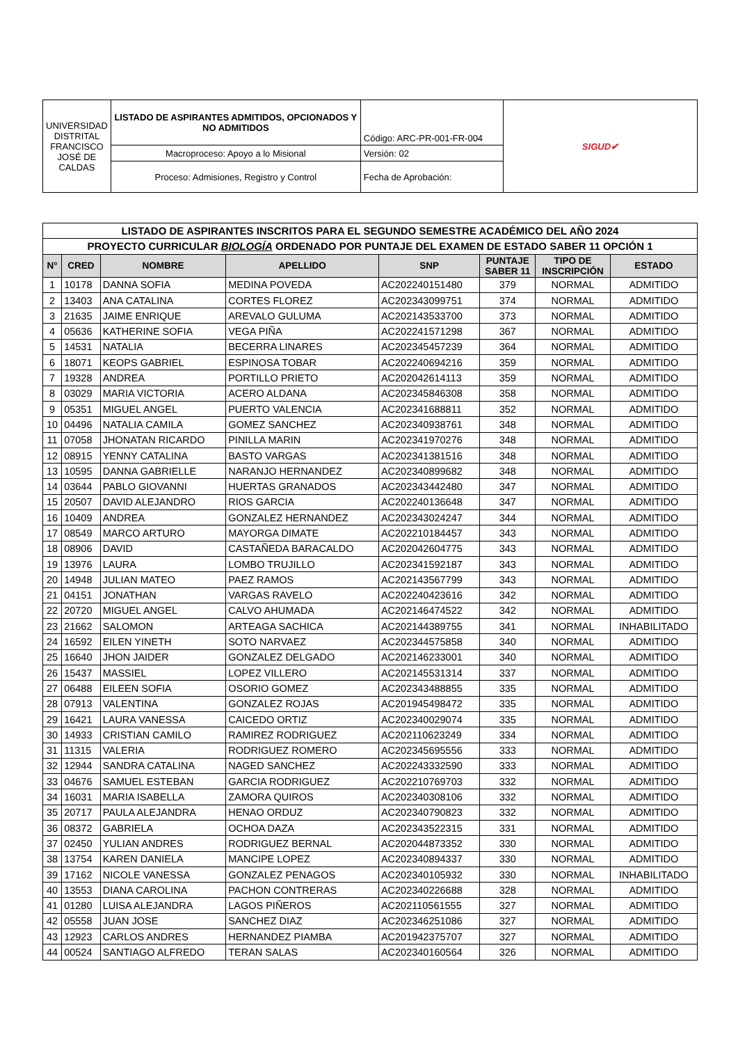| UNIVERSIDAD DISTRITAL FRANCISCO JOSÉ DE CALDAS | LISTADO DE ASPIRANTES ADMITIDOS, OPCIONADOS Y NO ADMITIDOS | Código: ARC-PR-001-FR-004 | SIGUD✔ |
| | Macroproceso: Apoyo a lo Misional | Versión: 02 | |
| | Proceso: Admisiones, Registro y Control | Fecha de Aprobación: | |
| LISTADO DE ASPIRANTES INSCRITOS PARA EL SEGUNDO SEMESTRE ACADÉMICO DEL AÑO 2024 | | | | | | | |
| PROYECTO CURRICULAR BIOLOGÍA ORDENADO POR PUNTAJE DEL EXAMEN DE ESTADO SABER 11 OPCIÓN 1 | | | | | | | |
| N° | CRED | NOMBRE | APELLIDO | SNP | PUNTAJE SABER 11 | TIPO DE INSCRIPCIÓN | ESTADO |
| 1 | 10178 | DANNA SOFIA | MEDINA POVEDA | AC202240151480 | 379 | NORMAL | ADMITIDO |
| 2 | 13403 | ANA CATALINA | CORTES FLOREZ | AC202343099751 | 374 | NORMAL | ADMITIDO |
| 3 | 21635 | JAIME ENRIQUE | AREVALO GULUMA | AC202143533700 | 373 | NORMAL | ADMITIDO |
| 4 | 05636 | KATHERINE SOFIA | VEGA PIÑA | AC202241571298 | 367 | NORMAL | ADMITIDO |
| 5 | 14531 | NATALIA | BECERRA LINARES | AC202345457239 | 364 | NORMAL | ADMITIDO |
| 6 | 18071 | KEOPS GABRIEL | ESPINOSA TOBAR | AC202240694216 | 359 | NORMAL | ADMITIDO |
| 7 | 19328 | ANDREA | PORTILLO PRIETO | AC202042614113 | 359 | NORMAL | ADMITIDO |
| 8 | 03029 | MARIA VICTORIA | ACERO ALDANA | AC202345846308 | 358 | NORMAL | ADMITIDO |
| 9 | 05351 | MIGUEL ANGEL | PUERTO VALENCIA | AC202341688811 | 352 | NORMAL | ADMITIDO |
| 10 | 04496 | NATALIA CAMILA | GOMEZ SANCHEZ | AC202340938761 | 348 | NORMAL | ADMITIDO |
| 11 | 07058 | JHONATAN RICARDO | PINILLA MARIN | AC202341970276 | 348 | NORMAL | ADMITIDO |
| 12 | 08915 | YENNY CATALINA | BASTO VARGAS | AC202341381516 | 348 | NORMAL | ADMITIDO |
| 13 | 10595 | DANNA GABRIELLE | NARANJO HERNANDEZ | AC202340899682 | 348 | NORMAL | ADMITIDO |
| 14 | 03644 | PABLO GIOVANNI | HUERTAS GRANADOS | AC202343442480 | 347 | NORMAL | ADMITIDO |
| 15 | 20507 | DAVID ALEJANDRO | RIOS GARCIA | AC202240136648 | 347 | NORMAL | ADMITIDO |
| 16 | 10409 | ANDREA | GONZALEZ HERNANDEZ | AC202343024247 | 344 | NORMAL | ADMITIDO |
| 17 | 08549 | MARCO ARTURO | MAYORGA DIMATE | AC202210184457 | 343 | NORMAL | ADMITIDO |
| 18 | 08906 | DAVID | CASTAÑEDA BARACALDO | AC202042604775 | 343 | NORMAL | ADMITIDO |
| 19 | 13976 | LAURA | LOMBO TRUJILLO | AC202341592187 | 343 | NORMAL | ADMITIDO |
| 20 | 14948 | JULIAN MATEO | PAEZ RAMOS | AC202143567799 | 343 | NORMAL | ADMITIDO |
| 21 | 04151 | JONATHAN | VARGAS RAVELO | AC202240423616 | 342 | NORMAL | ADMITIDO |
| 22 | 20720 | MIGUEL ANGEL | CALVO AHUMADA | AC202146474522 | 342 | NORMAL | ADMITIDO |
| 23 | 21662 | SALOMON | ARTEAGA SACHICA | AC202144389755 | 341 | NORMAL | INHABILITADO |
| 24 | 16592 | EILEN YINETH | SOTO NARVAEZ | AC202344575858 | 340 | NORMAL | ADMITIDO |
| 25 | 16640 | JHON JAIDER | GONZALEZ DELGADO | AC202146233001 | 340 | NORMAL | ADMITIDO |
| 26 | 15437 | MASSIEL | LOPEZ VILLERO | AC202145531314 | 337 | NORMAL | ADMITIDO |
| 27 | 06488 | EILEEN SOFIA | OSORIO GOMEZ | AC202343488855 | 335 | NORMAL | ADMITIDO |
| 28 | 07913 | VALENTINA | GONZALEZ ROJAS | AC201945498472 | 335 | NORMAL | ADMITIDO |
| 29 | 16421 | LAURA VANESSA | CAICEDO ORTIZ | AC202340029074 | 335 | NORMAL | ADMITIDO |
| 30 | 14933 | CRISTIAN CAMILO | RAMIREZ RODRIGUEZ | AC202110623249 | 334 | NORMAL | ADMITIDO |
| 31 | 11315 | VALERIA | RODRIGUEZ ROMERO | AC202345695556 | 333 | NORMAL | ADMITIDO |
| 32 | 12944 | SANDRA CATALINA | NAGED SANCHEZ | AC202243332590 | 333 | NORMAL | ADMITIDO |
| 33 | 04676 | SAMUEL ESTEBAN | GARCIA RODRIGUEZ | AC202210769703 | 332 | NORMAL | ADMITIDO |
| 34 | 16031 | MARIA ISABELLA | ZAMORA QUIROS | AC202340308106 | 332 | NORMAL | ADMITIDO |
| 35 | 20717 | PAULA ALEJANDRA | HENAO ORDUZ | AC202340790823 | 332 | NORMAL | ADMITIDO |
| 36 | 08372 | GABRIELA | OCHOA DAZA | AC202343522315 | 331 | NORMAL | ADMITIDO |
| 37 | 02450 | YULIAN ANDRES | RODRIGUEZ BERNAL | AC202044873352 | 330 | NORMAL | ADMITIDO |
| 38 | 13754 | KAREN DANIELA | MANCIPE LOPEZ | AC202340894337 | 330 | NORMAL | ADMITIDO |
| 39 | 17162 | NICOLE VANESSA | GONZALEZ PENAGOS | AC202340105932 | 330 | NORMAL | INHABILITADO |
| 40 | 13553 | DIANA CAROLINA | PACHON CONTRERAS | AC202340226688 | 328 | NORMAL | ADMITIDO |
| 41 | 01280 | LUISA ALEJANDRA | LAGOS PIÑEROS | AC202110561555 | 327 | NORMAL | ADMITIDO |
| 42 | 05558 | JUAN JOSE | SANCHEZ DIAZ | AC202346251086 | 327 | NORMAL | ADMITIDO |
| 43 | 12923 | CARLOS ANDRES | HERNANDEZ PIAMBA | AC201942375707 | 327 | NORMAL | ADMITIDO |
| 44 | 00524 | SANTIAGO ALFREDO | TERAN SALAS | AC202340160564 | 326 | NORMAL | ADMITIDO |